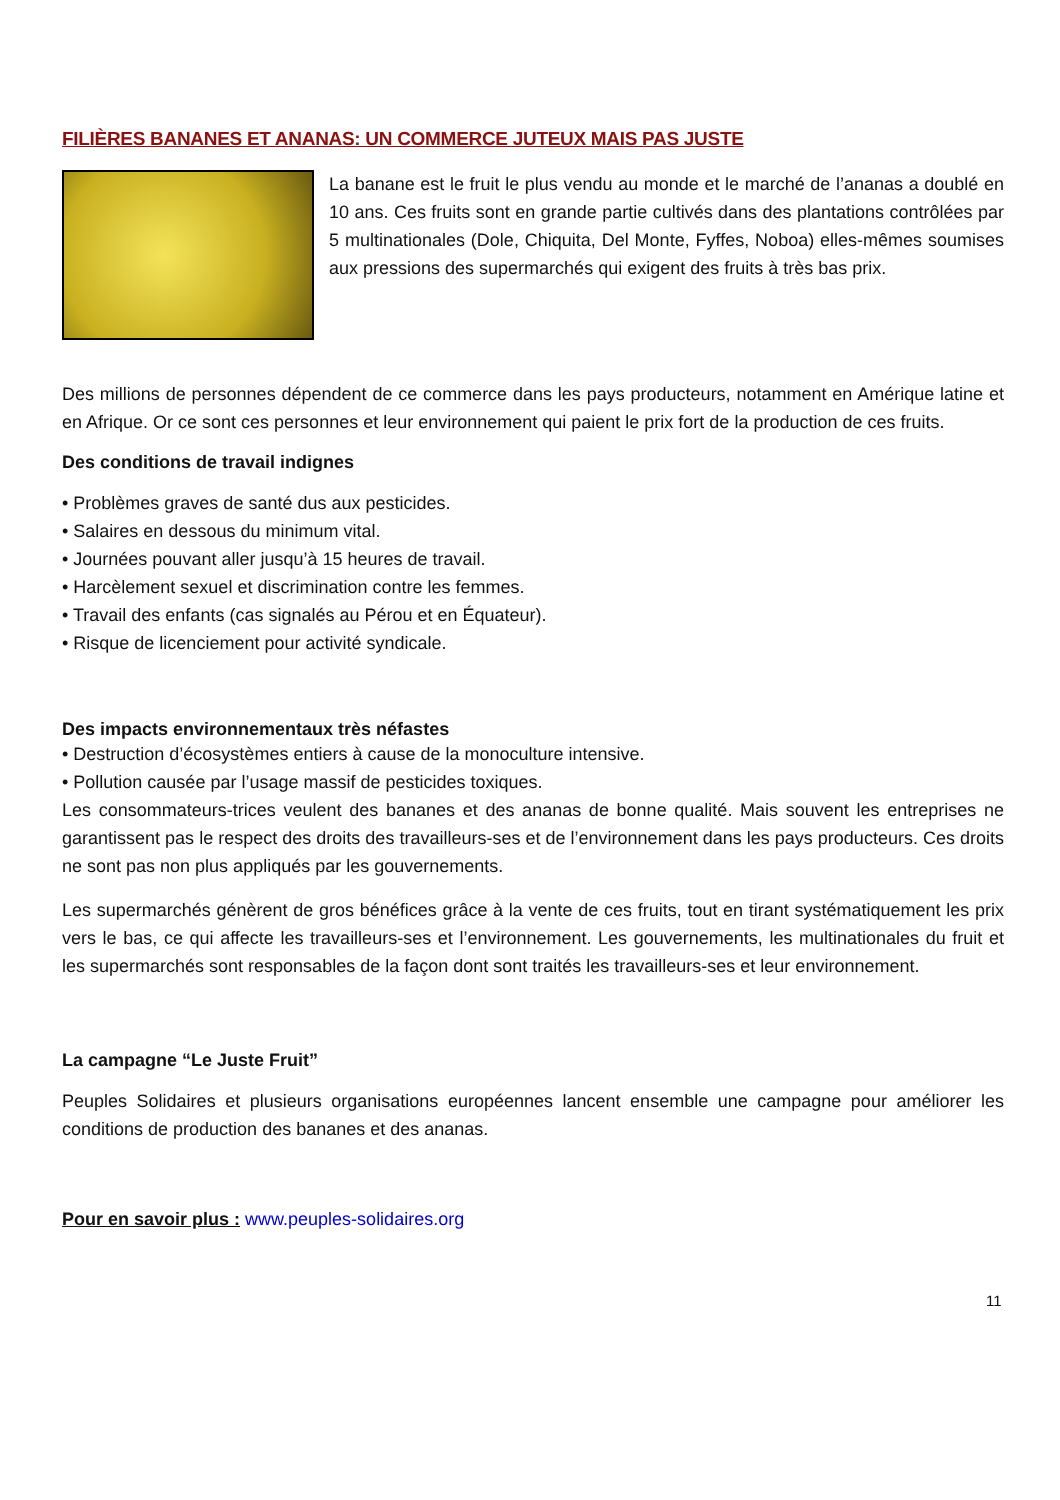FILIÈRES BANANES ET ANANAS: UN COMMERCE JUTEUX MAIS PAS JUSTE
La banane est le fruit le plus vendu au monde et le marché de l’ananas a doublé en 10 ans. Ces fruits sont en grande partie cultivés dans des plantations contrôlées par 5 multinationales (Dole, Chiquita, Del Monte, Fyffes, Noboa) elles-mêmes soumises aux pressions des supermarchés qui exigent des fruits à très bas prix.
Des millions de personnes dépendent de ce commerce dans les pays producteurs, notamment en Amérique latine et en Afrique. Or ce sont ces personnes et leur environnement qui paient le prix fort de la production de ces fruits.
Des conditions de travail indignes
• Problèmes graves de santé dus aux pesticides.
• Salaires en dessous du minimum vital.
• Journées pouvant aller jusqu’à 15 heures de travail.
• Harcèlement sexuel et discrimination contre les femmes.
• Travail des enfants (cas signalés au Pérou et en Équateur).
• Risque de licenciement pour activité syndicale.
Des impacts environnementaux très néfastes
• Destruction d’écosystèmes entiers à cause de la monoculture intensive.
• Pollution causée par l’usage massif de pesticides toxiques.
Les consommateurs-trices veulent des bananes et des ananas de bonne qualité. Mais souvent les entreprises ne garantissent pas le respect des droits des travailleurs-ses et de l’environnement dans les pays producteurs. Ces droits ne sont pas non plus appliqués par les gouvernements.
Les supermarchés génèrent de gros bénéfices grâce à la vente de ces fruits, tout en tirant systématiquement les prix vers le bas, ce qui affecte les travailleurs-ses et l’environnement. Les gouvernements, les multinationales du fruit et les supermarchés sont responsables de la façon dont sont traités les travailleurs-ses et leur environnement.
La campagne “Le Juste Fruit”
Peuples Solidaires et plusieurs organisations européennes lancent ensemble une campagne pour améliorer les conditions de production des bananes et des ananas.
Pour en savoir plus : www.peuples-solidaires.org
11